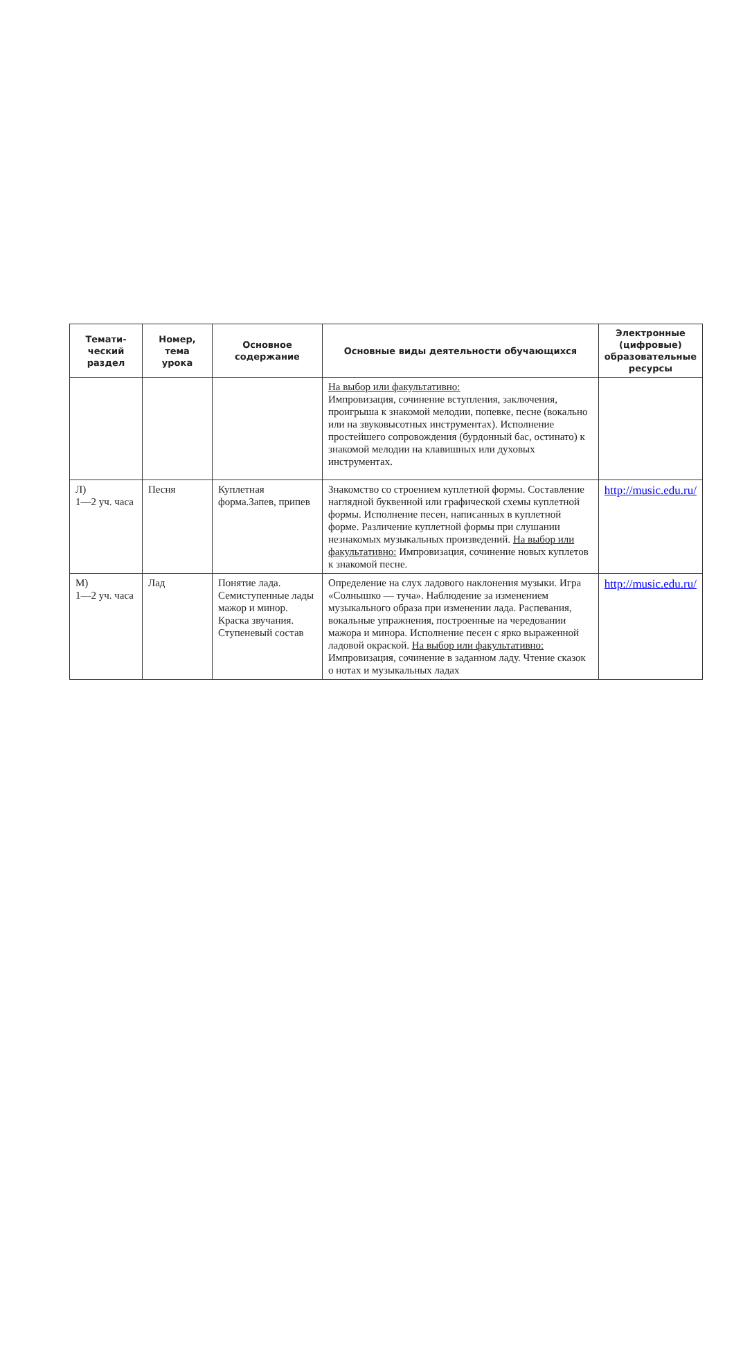| Темати- ческий раздел | Номер, тема урока | Основное содержание | Основные виды деятельности обучающихся | Электронные (цифровые) образовательные ресурсы |
| --- | --- | --- | --- | --- |
| | | | На выбор или факультативно: Импровизация, сочинение вступления, заключения, проигрыша к знакомой мелодии, попевке, песне (вокально или на звуковысотных инструментах). Исполнение простейшего сопровождения (бурдонный бас, остинато) к знакомой мелодии на клавишных или духовых инструментах. | |
| Л) 1—2 уч. часа | Песня | Куплетная форма.Запев, припев | Знакомство со строением куплетной формы. Составление наглядной буквенной или графической схемы куплетной формы. Исполнение песен, написанных в куплетной форме. Различение куплетной формы при слушании незнакомых музыкальных произведений. На выбор или факультативно: Импровизация, сочинение новых куплетов к знакомой песне. | http://music.edu.ru/ |
| М) 1—2 уч. часа | Лад | Понятие лада. Семиступенные лады мажор и минор. Краска звучания. Ступеневый состав | Определение на слух ладового наклонения музыки. Игра «Солнышко — туча». Наблюдение за изменением музыкального образа при изменении лада. Распевания, вокальные упражнения, построенные на чередовании мажора и минора. Исполнение песен с ярко выраженной ладовой окраской. На выбор или факультативно: Импровизация, сочинение в заданном ладу. Чтение сказок о нотах и музыкальных ладах | http://music.edu.ru/ |